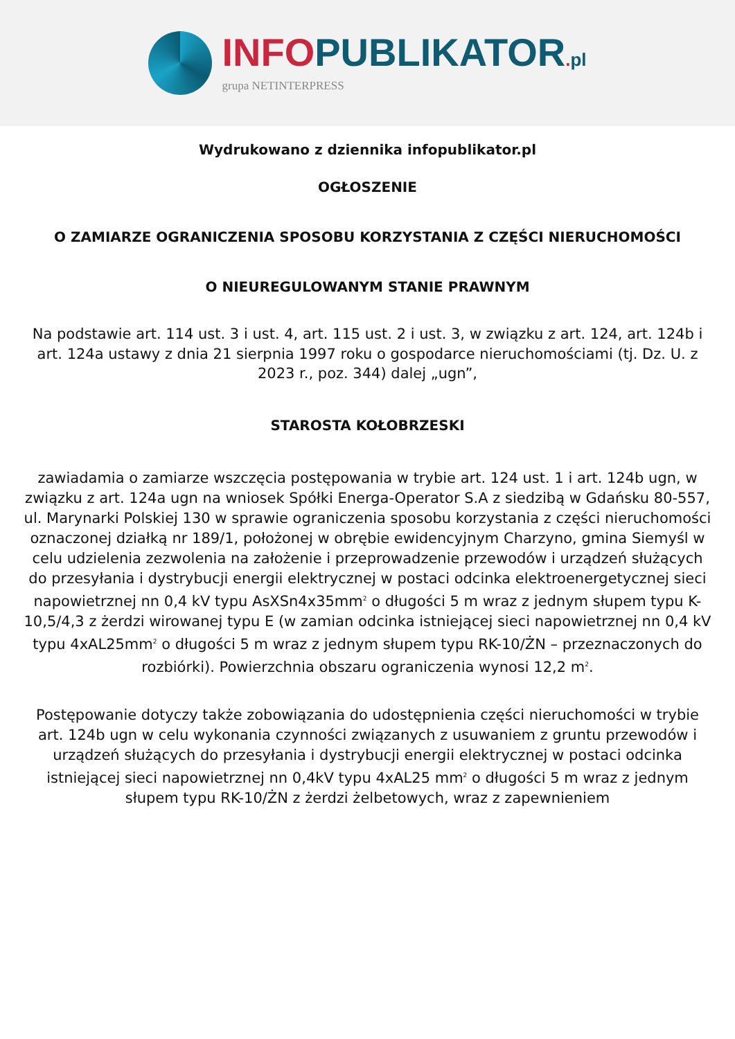INFO PUBLIKATOR. pl
grupa NETINTERPRESS
Wydrukowano z dziennika infopublikator.pl
OGŁOSZENIE
O ZAMIARZE OGRANICZENIA SPOSOBU KORZYSTANIA Z CZĘŚCI NIERUCHOMOŚCI
O NIEUREGULOWANYM STANIE PRAWNYM
Na podstawie art. 114 ust. 3 i ust. 4, art. 115 ust. 2 i ust. 3, w związku z art. 124, art. 124b i art. 124a ustawy z dnia 21 sierpnia 1997 roku o gospodarce nieruchomościami (tj. Dz. U. z 2023 r., poz. 344) dalej „ugn”,
STAROSTA KOŁOBRZESKI
zawiadamia o zamiarze wszczęcia postępowania w trybie art. 124 ust. 1 i art. 124b ugn, w związku z art. 124a ugn na wniosek Spółki Energa-Operator S.A z siedzibą w Gdańsku 80-557, ul. Marynarki Polskiej 130 w sprawie ograniczenia sposobu korzystania z części nieruchomości oznaczonej działką nr 189/1, położonej w obrębie ewidencyjnym Charzyno, gmina Siemyśl w celu udzielenia zezwolenia na założenie i przeprowadzenie przewodów i urządzeń służących do przesyłania i dystrybucji energii elektrycznej w postaci odcinka elektroenergetycznej sieci napowietrznej nn 0,4 kV typu AsXSn4x35mm<sup>2</sup> o długości 5 m wraz z jednym słupem typu K-10,5/4,3 z żerdzi wirowanej typu E (w zamian odcinka istniejącej sieci napowietrznej nn 0,4 kV typu 4xAL25mm<sup>2</sup> o długości 5 m wraz z jednym słupem typu RK-10/ŻN – przeznaczonych do rozbiórki). Powierzchnia obszaru ograniczenia wynosi 12,2 m<sup>2</sup>.
Postępowanie dotyczy także zobowiązania do udostępnienia części nieruchomości w trybie art. 124b ugn w celu wykonania czynności związanych z usuwaniem z gruntu przewodów i urządzeń służących do przesyłania i dystrybucji energii elektrycznej w postaci odcinka istniejącej sieci napowietrznej nn 0,4kV typu 4xAL25 mm<sup>2</sup> o długości 5 m wraz z jednym słupem typu RK-10/ŻN z żerdzi żelbetowych, wraz z zapewnieniem